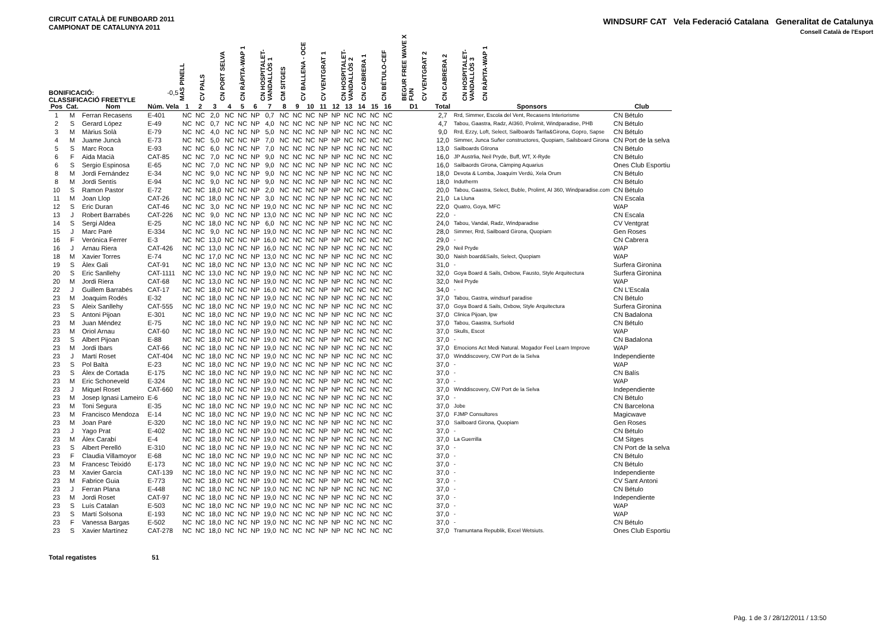CIRCUIT CATALÀ DE FUNBOARD 2011
CAMPIONAT DE CATALUNYA 2011
BONIFICACIÓ: -0,5
CLASSIFICACIÓ FREETYLE
MAS PINELL
CV PALS
CN PORT SELVA
CN RÀPITA-WAP 1
CN HOSPITALET-VANDALLÒS 1
CM SITGES
CV BALLENA - OCE
CV VENTGRAT 1
CN HOSPITALET-VANDALLÒS 2
CN CABRERA 1
CN BÉTULO-CEF
BEGUR FREE WAVE X FUN
CV VENTGRAT 2
CN CABRERA 2
CN HOSPITALET-VANDALLÒS 3
CN RÀPITA-WAP 1
WINDSURF CAT Vela Federació Catalana Generalitat de Catalunya
Consell Català de l'Esport
| Pos | Cat. | Nom | Núm. Vela | 1 | 2 | 3 | 4 | 5 | 6 | 7 | 8 | 9 | 10 | 11 | 12 | 13 | 14 | 15 | 16 | D1 | Total | Sponsors | Club |
| --- | --- | --- | --- | --- | --- | --- | --- | --- | --- | --- | --- | --- | --- | --- | --- | --- | --- | --- | --- | --- | --- | --- | --- |
| 1 | M | Ferran Recasens | E-401 | NC | NC | 2,0 | NC | NC | NP | 0,7 | NC | NC | NC | NP | NP | NC | NC | NC | NC | | 2,7 | Rrd, Simmer, Escola del Vent, Recasens Interiorisme | CN Bétulo |
| 2 | S | Gerard López | E-49 | NC | NC | 0,7 | NC | NC | NP | 4,0 | NC | NC | NC | NP | NP | NC | NC | NC | NC | | 4,7 | Tabou, Gaastra, Radz, AI360, Prolimit, Windparadise, PHB | CN Bétulo |
| 3 | M | Màrius Solà | E-79 | NC | NC | 4,0 | NC | NC | NP | 5,0 | NC | NC | NC | NP | NP | NC | NC | NC | NC | | 9,0 | Rrd, Ezzy, Loft, Select, Sailboards Tarifa&Girona, Gopro, Sapse | CN Bétulo |
| 4 | M | Juame Juncà | E-73 | NC | NC | 5,0 | NC | NC | NP | 7,0 | NC | NC | NC | NP | NP | NC | NC | NC | NC | | 12,0 | Simmer, Junca Suñer constructores, Quopiam, Sailsboard Girona | CN Port de la selva |
| 5 | S | Marc Roca | E-93 | NC | NC | 6,0 | NC | NC | NP | 7,0 | NC | NC | NC | NP | NP | NC | NC | NC | NC | | 13,0 | Sailboards Gtirona | CN Bétulo |
| 6 | F | Aida Macià | CAT-85 | NC | NC | 7,0 | NC | NC | NP | 9,0 | NC | NC | NC | NP | NP | NC | NC | NC | NC | | 16,0 | JP Austrlia, Neil Pryde, Buff, WT, X-Ryde | CN Bétulo |
| 6 | S | Sergio Espinosa | E-65 | NC | NC | 7,0 | NC | NC | NP | 9,0 | NC | NC | NC | NP | NP | NC | NC | NC | NC | | 16,0 | Sailbaords Girona, Càmping Aquarius | Ones Club Esportiu |
| 8 | M | Jordi Fernández | E-34 | NC | NC | 9,0 | NC | NC | NP | 9,0 | NC | NC | NC | NP | NP | NC | NC | NC | NC | | 18,0 | Devota & Lomba, Joaquím Verdú, Xela Orum | CN Bétulo |
| 8 | M | Jordi Sentís | E-94 | NC | NC | 9,0 | NC | NC | NP | 9,0 | NC | NC | NC | NP | NP | NC | NC | NC | NC | | 18,0 | Indutherm | CN Bétulo |
| 10 | S | Ramon Pastor | E-72 | NC | NC | 18,0 | NC | NC | NP | 2,0 | NC | NC | NC | NP | NP | NC | NC | NC | NC | | 20,0 | Tabou, Gaastra, Select, Buble, Prolimt, AI 360, Windparadise.com | CN Bétulo |
| 11 | M | Joan Llop | CAT-26 | NC | NC | 18,0 | NC | NC | NP | 3,0 | NC | NC | NC | NP | NP | NC | NC | NC | NC | | 21,0 | La Lluna | CN Escala |
| 12 | S | Eric Duran | CAT-46 | NC | NC | 3,0 | NC | NC | NP | 19,0 | NC | NC | NC | NP | NP | NC | NC | NC | NC | | 22,0 | Quatro, Goya, MFC | WAP |
| 13 | J | Robert Barrabés | CAT-226 | NC | NC | 9,0 | NC | NC | NP | 13,0 | NC | NC | NC | NP | NP | NC | NC | NC | NC | | 22,0 | - | CN Escala |
| 14 | S | Sergi Aldea | E-25 | NC | NC | 18,0 | NC | NC | NP | 6,0 | NC | NC | NC | NP | NP | NC | NC | NC | NC | | 24,0 | Tabou, Vandal, Radz, Windparadise | CV Ventgrat |
| 15 | J | Marc Paré | E-334 | NC | NC | 9,0 | NC | NC | NP | 19,0 | NC | NC | NC | NP | NP | NC | NC | NC | NC | | 28,0 | Simmer, Rrd, Sailboard Girona, Quopiam | Gen Roses |
| 16 | F | Verónica Ferrer | E-3 | NC | NC | 13,0 | NC | NC | NP | 16,0 | NC | NC | NC | NP | NP | NC | NC | NC | NC | | 29,0 | - | CN Cabrera |
| 16 | J | Arnau Riera | CAT-426 | NC | NC | 13,0 | NC | NC | NP | 16,0 | NC | NC | NC | NP | NP | NC | NC | NC | NC | | 29,0 | Neil Pryde | WAP |
| 18 | M | Xavier Torres | E-74 | NC | NC | 17,0 | NC | NC | NP | 13,0 | NC | NC | NC | NP | NP | NC | NC | NC | NC | | 30,0 | Naish board&Sails, Select, Quopiam | WAP |
| 19 | S | Àlex Gali | CAT-91 | NC | NC | 18,0 | NC | NC | NP | 13,0 | NC | NC | NC | NP | NP | NC | NC | NC | NC | | 31,0 | - | Surfera Gironina |
| 20 | S | Eric Sanllehy | CAT-1111 | NC | NC | 13,0 | NC | NC | NP | 19,0 | NC | NC | NC | NP | NP | NC | NC | NC | NC | | 32,0 | Goya Board & Sails, Oxbow, Fausto, Style Arquitectura | Surfera Gironina |
| 20 | M | Jordi Riera | CAT-68 | NC | NC | 13,0 | NC | NC | NP | 19,0 | NC | NC | NC | NP | NP | NC | NC | NC | NC | | 32,0 | Neil Pryde | WAP |
| 22 | J | Guillem Barrabés | CAT-17 | NC | NC | 18,0 | NC | NC | NP | 16,0 | NC | NC | NC | NP | NP | NC | NC | NC | NC | | 34,0 | - | CN L'Escala |
| 23 | M | Joaquim Rodés | E-32 | NC | NC | 18,0 | NC | NC | NP | 19,0 | NC | NC | NC | NP | NP | NC | NC | NC | NC | | 37,0 | Tabou, Gastra, windsurf paradise | CN Bétulo |
| 23 | S | Aleix Sanllehy | CAT-555 | NC | NC | 18,0 | NC | NC | NP | 19,0 | NC | NC | NC | NP | NP | NC | NC | NC | NC | | 37,0 | Goya Board & Sails, Oxbow, Style Arquitectura | Surfera Gironina |
| 23 | S | Antoni Pijoan | E-301 | NC | NC | 18,0 | NC | NC | NP | 19,0 | NC | NC | NC | NP | NP | NC | NC | NC | NC | | 37,0 | Clinica Pijoan, lpw | CN Badalona |
| 23 | M | Juan Méndez | E-75 | NC | NC | 18,0 | NC | NC | NP | 19,0 | NC | NC | NC | NP | NP | NC | NC | NC | NC | | 37,0 | Tabou, Gaastra, Surfsolid | CN Bétulo |
| 23 | M | Oriol Arnau | CAT-60 | NC | NC | 18,0 | NC | NC | NP | 19,0 | NC | NC | NC | NP | NP | NC | NC | NC | NC | | 37,0 | Skulls, Escot | WAP |
| 23 | S | Albert Pijoan | E-88 | NC | NC | 18,0 | NC | NC | NP | 19,0 | NC | NC | NC | NP | NP | NC | NC | NC | NC | | 37,0 | - | CN Badalona |
| 23 | M | Jordi Ibars | CAT-66 | NC | NC | 18,0 | NC | NC | NP | 19,0 | NC | NC | NC | NP | NP | NC | NC | NC | NC | | 37,0 | Emocions Act Medi Natural. Mogador Feel Learn Improve | WAP |
| 23 | J | Martí Roset | CAT-404 | NC | NC | 18,0 | NC | NC | NP | 19,0 | NC | NC | NC | NP | NP | NC | NC | NC | NC | | 37,0 | Winddiscovery, CW Port de la Selva | Independiente |
| 23 | S | Pol Baltà | E-23 | NC | NC | 18,0 | NC | NC | NP | 19,0 | NC | NC | NC | NP | NP | NC | NC | NC | NC | | 37,0 | - | WAP |
| 23 | S | Álex de Cortada | E-175 | NC | NC | 18,0 | NC | NC | NP | 19,0 | NC | NC | NC | NP | NP | NC | NC | NC | NC | | 37,0 | - | CN Balís |
| 23 | M | Eric Schoneveld | E-324 | NC | NC | 18,0 | NC | NC | NP | 19,0 | NC | NC | NC | NP | NP | NC | NC | NC | NC | | 37,0 | - | WAP |
| 23 | J | Miquel Roset | CAT-660 | NC | NC | 18,0 | NC | NC | NP | 19,0 | NC | NC | NC | NP | NP | NC | NC | NC | NC | | 37,0 | Winddiscovery, CW Port de la Selva | Independiente |
| 23 | M | Josep Ignasi Lameiro | E-6 | NC | NC | 18,0 | NC | NC | NP | 19,0 | NC | NC | NC | NP | NP | NC | NC | NC | NC | | 37,0 | - | CN Bétulo |
| 23 | M | Toni Segura | E-35 | NC | NC | 18,0 | NC | NC | NP | 19,0 | NC | NC | NC | NP | NP | NC | NC | NC | NC | | 37,0 | Jobe | CN Barcelona |
| 23 | M | Francisco Mendoza | E-14 | NC | NC | 18,0 | NC | NC | NP | 19,0 | NC | NC | NC | NP | NP | NC | NC | NC | NC | | 37,0 | FJMP Consultores | Magicwave |
| 23 | M | Joan Paré | E-320 | NC | NC | 18,0 | NC | NC | NP | 19,0 | NC | NC | NC | NP | NP | NC | NC | NC | NC | | 37,0 | Sailboard Girona, Quopiam | Gen Roses |
| 23 | J | Yago Prat | E-402 | NC | NC | 18,0 | NC | NC | NP | 19,0 | NC | NC | NC | NP | NP | NC | NC | NC | NC | | 37,0 | - | CN Bétulo |
| 23 | M | Àlex Carabí | E-4 | NC | NC | 18,0 | NC | NC | NP | 19,0 | NC | NC | NC | NP | NP | NC | NC | NC | NC | | 37,0 | La Guerrilla | CM Sitges |
| 23 | S | Albert Perelló | E-310 | NC | NC | 18,0 | NC | NC | NP | 19,0 | NC | NC | NC | NP | NP | NC | NC | NC | NC | | 37,0 | - | CN Port de la selva |
| 23 | F | Claudia Villamoyor | E-68 | NC | NC | 18,0 | NC | NC | NP | 19,0 | NC | NC | NC | NP | NP | NC | NC | NC | NC | | 37,0 | - | CN Bétulo |
| 23 | M | Francesc Teixidó | E-173 | NC | NC | 18,0 | NC | NC | NP | 19,0 | NC | NC | NC | NP | NP | NC | NC | NC | NC | | 37,0 | - | CN Bétulo |
| 23 | M | Xavier García | CAT-139 | NC | NC | 18,0 | NC | NC | NP | 19,0 | NC | NC | NC | NP | NP | NC | NC | NC | NC | | 37,0 | - | Independiente |
| 23 | M | Fabrice Guia | E-773 | NC | NC | 18,0 | NC | NC | NP | 19,0 | NC | NC | NC | NP | NP | NC | NC | NC | NC | | 37,0 | - | CV Sant Antoni |
| 23 | J | Ferran Plana | E-448 | NC | NC | 18,0 | NC | NC | NP | 19,0 | NC | NC | NC | NP | NP | NC | NC | NC | NC | | 37,0 | - | CN Bétulo |
| 23 | M | Jordi Roset | CAT-97 | NC | NC | 18,0 | NC | NC | NP | 19,0 | NC | NC | NC | NP | NP | NC | NC | NC | NC | | 37,0 | - | Independiente |
| 23 | S | Luís Catalan | E-503 | NC | NC | 18,0 | NC | NC | NP | 19,0 | NC | NC | NC | NP | NP | NC | NC | NC | NC | | 37,0 | - | WAP |
| 23 | S | Martí Solsona | E-193 | NC | NC | 18,0 | NC | NC | NP | 19,0 | NC | NC | NC | NP | NP | NC | NC | NC | NC | | 37,0 | - | WAP |
| 23 | F | Vanessa Bargas | E-502 | NC | NC | 18,0 | NC | NC | NP | 19,0 | NC | NC | NC | NP | NP | NC | NC | NC | NC | | 37,0 | - | CN Bétulo |
| 23 | S | Xavier Martínez | CAT-278 | NC | NC | 18,0 | NC | NC | NP | 19,0 | NC | NC | NC | NP | NP | NC | NC | NC | NC | | 37,0 | Tramuntana Republik, Excel Wetsiuts. | Ones Club Esportiu |
Total regatistes 51
Pàg. 1 de 3 / 28/12/2011 / 13:50